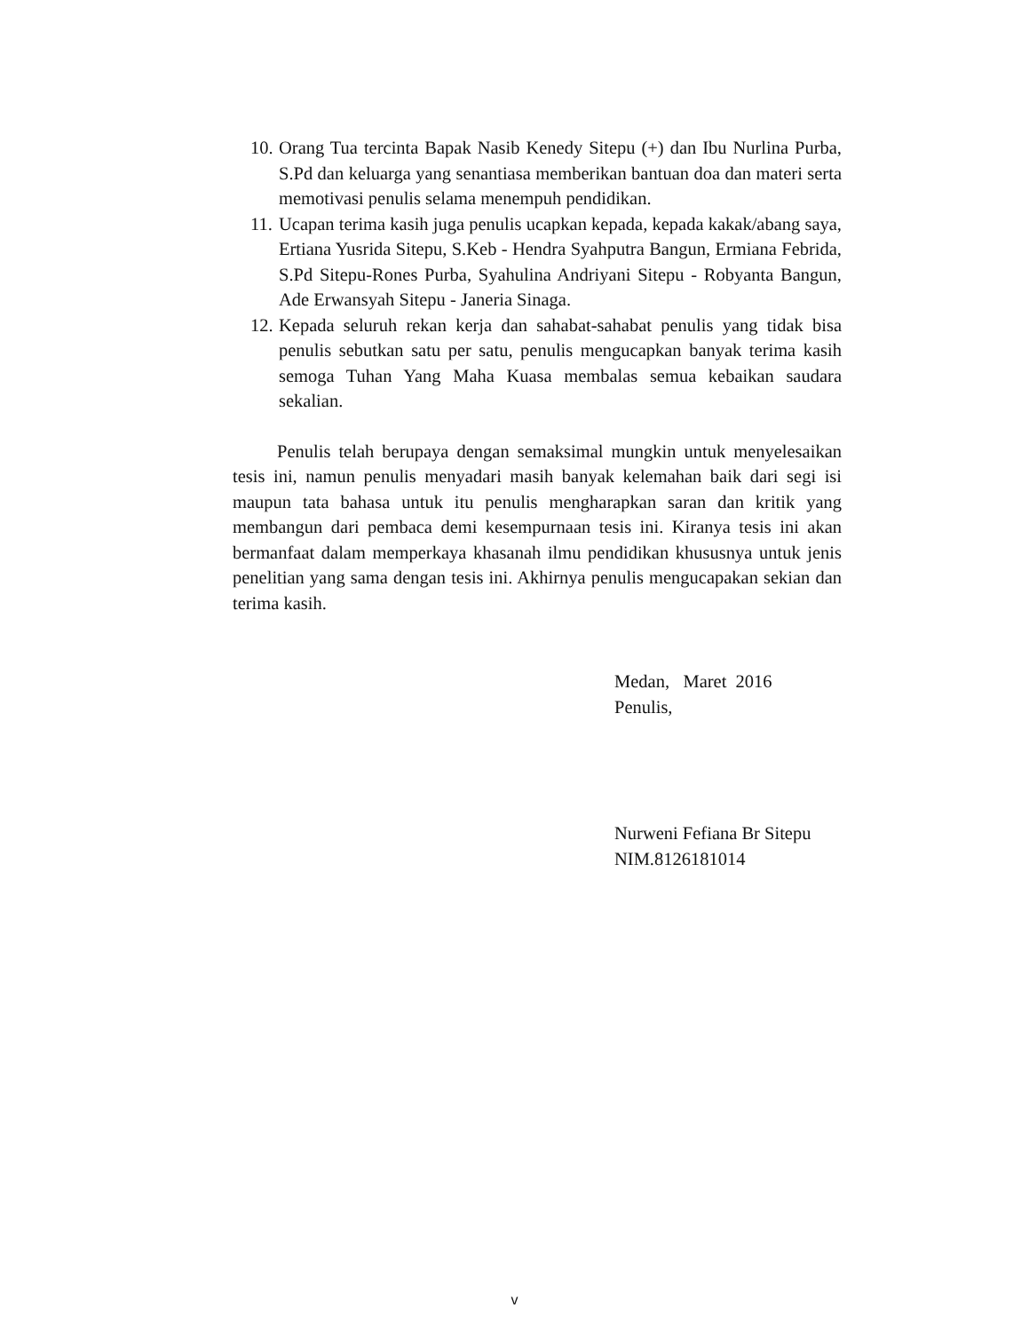10. Orang Tua tercinta Bapak Nasib Kenedy Sitepu (+) dan Ibu Nurlina Purba, S.Pd dan keluarga yang senantiasa memberikan bantuan doa dan materi serta memotivasi penulis selama menempuh pendidikan.
11. Ucapan terima kasih juga penulis ucapkan kepada, kepada kakak/abang saya, Ertiana Yusrida Sitepu, S.Keb - Hendra Syahputra Bangun, Ermiana Febrida, S.Pd Sitepu-Rones Purba, Syahulina Andriyani Sitepu - Robyanta Bangun, Ade Erwansyah Sitepu - Janeria Sinaga.
12. Kepada seluruh rekan kerja dan sahabat-sahabat penulis yang tidak bisa penulis sebutkan satu per satu, penulis mengucapkan banyak terima kasih semoga Tuhan Yang Maha Kuasa membalas semua kebaikan saudara sekalian.
Penulis telah berupaya dengan semaksimal mungkin untuk menyelesaikan tesis ini, namun penulis menyadari masih banyak kelemahan baik dari segi isi maupun tata bahasa untuk itu penulis mengharapkan saran dan kritik yang membangun dari pembaca demi kesempurnaan tesis ini. Kiranya tesis ini akan bermanfaat dalam memperkaya khasanah ilmu pendidikan khususnya untuk jenis penelitian yang sama dengan tesis ini. Akhirnya penulis mengucapakan sekian dan terima kasih.
Medan, Maret 2016
Penulis,
Nurweni Fefiana Br Sitepu
NIM.8126181014
v